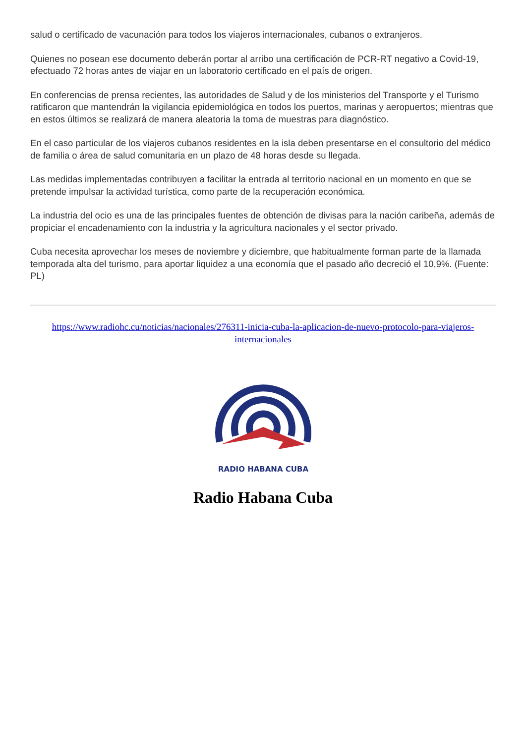salud o certificado de vacunación para todos los viajeros internacionales, cubanos o extranjeros.
Quienes no posean ese documento deberán portar al arribo una certificación de PCR-RT negativo a Covid-19, efectuado 72 horas antes de viajar en un laboratorio certificado en el país de origen.
En conferencias de prensa recientes, las autoridades de Salud y de los ministerios del Transporte y el Turismo ratificaron que mantendrán la vigilancia epidemiológica en todos los puertos, marinas y aeropuertos; mientras que en estos últimos se realizará de manera aleatoria la toma de muestras para diagnóstico.
En el caso particular de los viajeros cubanos residentes en la isla deben presentarse en el consultorio del médico de familia o área de salud comunitaria en un plazo de 48 horas desde su llegada.
Las medidas implementadas contribuyen a facilitar la entrada al territorio nacional en un momento en que se pretende impulsar la actividad turística, como parte de la recuperación económica.
La industria del ocio es una de las principales fuentes de obtención de divisas para la nación caribeña, además de propiciar el encadenamiento con la industria y la agricultura nacionales y el sector privado.
Cuba necesita aprovechar los meses de noviembre y diciembre, que habitualmente forman parte de la llamada temporada alta del turismo, para aportar liquidez a una economía que el pasado año decreció el 10,9%. (Fuente: PL)
https://www.radiohc.cu/noticias/nacionales/276311-inicia-cuba-la-aplicacion-de-nuevo-protocolo-para-viajeros-internacionales
RADIO HABANA CUBA
Radio Habana Cuba